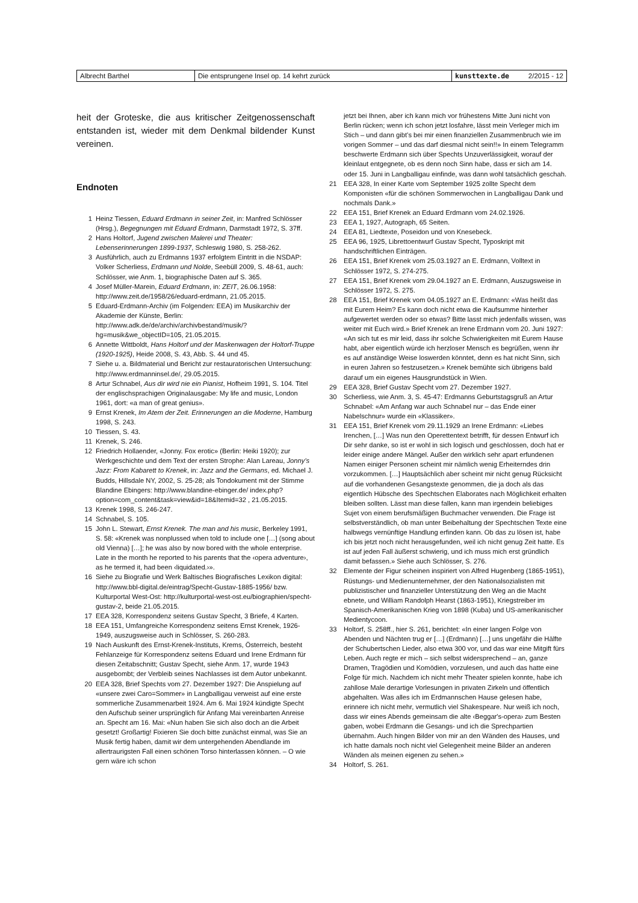| Albrecht Barthel | Die entsprungene Insel op. 14 kehrt zurück | kunsttexte.de | 2/2015 - 12 |
heit der Groteske, die aus kritischer Zeitgenossenschaft entstanden ist, wieder mit dem Denkmal bildender Kunst vereinen.
Endnoten
1 Heinz Tiessen, Eduard Erdmann in seiner Zeit, in: Manfred Schlösser (Hrsg.), Begegnungen mit Eduard Erdmann, Darmstadt 1972, S. 37ff.
2 Hans Holtorf, Jugend zwischen Malerei und Theater: Lebenserinnerungen 1899-1937, Schleswig 1980, S. 258-262.
3 Ausführlich, auch zu Erdmanns 1937 erfolgtem Eintritt in die NSDAP: Volker Scherliess, Erdmann und Nolde, Seebüll 2009, S. 48-61, auch: Schlösser, wie Anm. 1, biographische Daten auf S. 365.
4 Josef Müller-Marein, Eduard Erdmann, in: ZEIT, 26.06.1958: http://www.zeit.de/1958/26/eduard-erdmann, 21.05.2015.
5 Eduard-Erdmann-Archiv (im Folgenden: EEA) im Musikarchiv der Akademie der Künste, Berlin: http://www.adk.de/de/archiv/archivbestand/musik/?hg=musik&we_objectID=105, 21.05.2015.
6 Annette Wittboldt, Hans Holtorf und der Maskenwagen der Holtorf-Truppe (1920-1925), Heide 2008, S. 43, Abb. S. 44 und 45.
7 Siehe u. a. Bildmaterial und Bericht zur restauratorischen Untersuchung: http://www.erdmanninsel.de/, 29.05.2015.
8 Artur Schnabel, Aus dir wird nie ein Pianist, Hofheim 1991, S. 104. Titel der englischsprachigen Originalausgabe: My life and music, London 1961, dort: «a man of great genius».
9 Ernst Krenek, Im Atem der Zeit. Erinnerungen an die Moderne, Hamburg 1998, S. 243.
10 Tiessen, S. 43.
11 Krenek, S. 246.
12 Friedrich Hollaender, «Jonny. Fox erotic» (Berlin: Heiki 1920); zur Werkgeschichte und dem Text der ersten Strophe: Alan Lareau, Jonny’s Jazz: From Kabarett to Krenek, in: Jazz and the Germans, ed. Michael J. Budds, Hillsdale NY, 2002, S. 25-28; als Tondokument mit der Stimme Blandine Ebingers: http://www.blandine-ebinger.de/ index.php?option=com_content&task=view&id=18&Itemid=32 , 21.05.2015.
13 Krenek 1998, S. 246-247.
14 Schnabel, S. 105.
15 John L. Stewart, Ernst Krenek. The man and his music, Berkeley 1991, S. 58: «Krenek was nonplussed when told to include one […] (song about old Vienna) […]; he was also by now bored with the whole enterprise. Late in the month he reported to his parents that the ‹opera adventure›, as he termed it, had been ‹liquidated.›».
16 Siehe zu Biografie und Werk Baltisches Biografisches Lexikon digital: http://www.bbl-digital.de/eintrag/Specht-Gustav-1885-1956/ bzw. Kulturportal West-Ost: http://kulturportal-west-ost.eu/biographien/specht-gustav-2, beide 21.05.2015.
17 EEA 328, Korrespondenz seitens Gustav Specht, 3 Briefe, 4 Karten.
18 EEA 151, Umfangreiche Korrespondenz seitens Ernst Krenek, 1926-1949, auszugsweise auch in Schlösser, S. 260-283.
19 Nach Auskunft des Ernst-Krenek-Instituts, Krems, Österreich, besteht Fehlanzeige für Korrespondenz seitens Eduard und Irene Erdmann für diesen Zeitabschnitt; Gustav Specht, siehe Anm. 17, wurde 1943 ausgebombt; der Verbleib seines Nachlasses ist dem Autor unbekannt.
20 EEA 328, Brief Spechts vom 27. Dezember 1927: Die Anspielung auf «unsere zwei Caro=Sommer» in Langballigau verweist auf eine erste sommerliche Zusammenarbeit 1924. Am 6. Mai 1924 kündigte Specht den Aufschub seiner ursprünglich für Anfang Mai vereinbarten Anreise an. Specht am 16. Mai: «Nun haben Sie sich also doch an die Arbeit gesetzt! Großartig! Fixieren Sie doch bitte zunächst einmal, was Sie an Musik fertig haben, damit wir dem untergehenden Abendlande im allertraurigsten Fall einen schönen Torso hinterlassen können. – O wie gern wäre ich schon
jetzt bei Ihnen, aber ich kann mich vor frühestens Mitte Juni nicht von Berlin rücken; wenn ich schon jetzt losfahre, lässt mein Verleger mich im Stich – und dann gibt’s bei mir einen finanziellen Zusammenbruch wie im vorigen Sommer – und das darf diesmal nicht sein!!» In einem Telegramm beschwerte Erdmann sich über Spechts Unzuverlässigkeit, worauf der kleinlaut entgegnete, ob es denn noch Sinn habe, dass er sich am 14. oder 15. Juni in Langballigau einfinde, was dann wohl tatsächlich geschah.
21 EEA 328, In einer Karte vom September 1925 zollte Specht dem Komponisten «für die schönen Sommerwochen in Langballigau Dank und nochmals Dank.»
22 EEA 151, Brief Krenek an Eduard Erdmann vom 24.02.1926.
23 EEA 1, 1927, Autograph, 65 Seiten.
24 EEA 81, Liedtexte, Poseidon und von Knesebeck.
25 EEA 96, 1925, Librettoentwurf Gustav Specht, Typoskript mit handschriftlichen Einträgen.
26 EEA 151, Brief Krenek vom 25.03.1927 an E. Erdmann, Volltext in Schlösser 1972, S. 274-275.
27 EEA 151, Brief Krenek vom 29.04.1927 an E. Erdmann, Auszugsweise in Schlösser 1972, S. 275.
28 EEA 151, Brief Krenek vom 04.05.1927 an E. Erdmann: «Was heißt das mit Eurem Heim? Es kann doch nicht etwa die Kaufsumme hinterher aufgewertet werden oder so etwas? Bitte lasst mich jedenfalls wissen, was weiter mit Euch wird.» Brief Krenek an Irene Erdmann vom 20. Juni 1927: «An sich tut es mir leid, dass ihr solche Schwierigkeiten mit Eurem Hause habt, aber eigentlich würde ich herzloser Mensch es begrüßen, wenn ihr es auf anständige Weise loswerden könntet, denn es hat nicht Sinn, sich in euren Jahren so festzusetzen.» Krenek bemühte sich übrigens bald darauf um ein eigenes Hausgrundstück in Wien.
29 EEA 328, Brief Gustav Specht vom 27. Dezember 1927.
30 Scherliess, wie Anm. 3, S. 45-47: Erdmanns Geburtstagsgruß an Artur Schnabel: «Am Anfang war auch Schnabel nur – das Ende einer Nabelschnur» wurde ein «Klassiker».
31 EEA 151, Brief Krenek vom 29.11.1929 an Irene Erdmann: «Liebes Irenchen, […] Was nun den Operettentext betrifft, für dessen Entwurf ich Dir sehr danke, so ist er wohl in sich logisch und geschlossen, doch hat er leider einige andere Mängel. Außer den wirklich sehr apart erfundenen Namen einiger Personen scheint mir nämlich wenig Erheiterndes drin vorzukommen. […] Hauptsächlich aber scheint mir nicht genug Rücksicht auf die vorhandenen Gesangstexte genommen, die ja doch als das eigentlich Hübsche des Spechtschen Elaborates nach Möglichkeit erhalten bleiben sollten. Lässt man diese fallen, kann man irgendein beliebiges Sujet von einem berufsmäßigen Buchmacher verwenden. Die Frage ist selbstverständlich, ob man unter Beibehaltung der Spechtschen Texte eine halbwegs vernünftige Handlung erfinden kann. Ob das zu lösen ist, habe ich bis jetzt noch nicht herausgefunden, weil ich nicht genug Zeit hatte. Es ist auf jeden Fall äußerst schwierig, und ich muss mich erst gründlich damit befassen.» Siehe auch Schlösser, S. 276.
32 Elemente der Figur scheinen inspiriert von Alfred Hugenberg (1865-1951), Rüstungs- und Medienunternehmer, der den Nationalsozialisten mit publizistischer und finanzieller Unterstützung den Weg an die Macht ebnete, und William Randolph Hearst (1863-1951), Kriegstreiber im Spanisch-Amerikanischen Krieg von 1898 (Kuba) und US-amerikanischer Medientycoon.
33 Holtorf, S. 258ff., hier S. 261, berichtet: «In einer langen Folge von Abenden und Nächten trug er […] (Erdmann) […] uns ungefähr die Hälfte der Schubertschen Lieder, also etwa 300 vor, und das war eine Mitgift fürs Leben. Auch regte er mich – sich selbst widersprechend – an, ganze Dramen, Tragödien und Komödien, vorzulesen, und auch das hatte eine Folge für mich. Nachdem ich nicht mehr Theater spielen konnte, habe ich zahllose Male derartige Vorlesungen in privaten Zirkeln und öffentlich abgehalten. Was alles ich im Erdmannschen Hause gelesen habe, erinnere ich nicht mehr, vermutlich viel Shakespeare. Nur weiß ich noch, dass wir eines Abends gemeinsam die alte ‹Beggar's-opera› zum Besten gaben, wobei Erdmann die Gesangs- und ich die Sprechpartien übernahm. Auch hingen Bilder von mir an den Wänden des Hauses, und ich hatte damals noch nicht viel Gelegenheit meine Bilder an anderen Wänden als meinen eigenen zu sehen.»
34 Holtorf, S. 261.